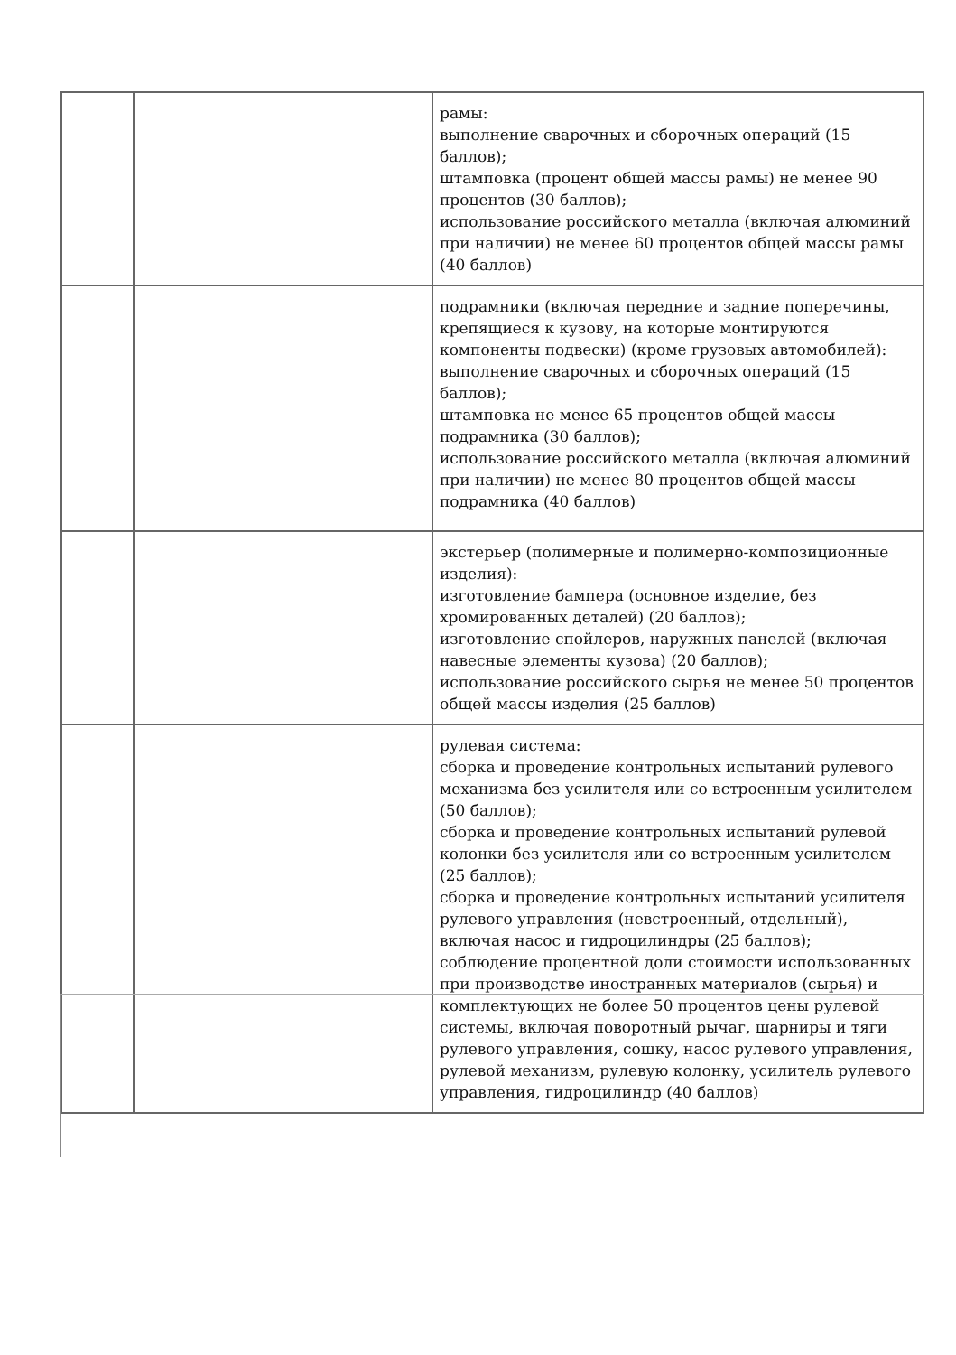| | | рамы: выполнение сварочных и сборочных операций (15 баллов); штамповка (процент общей массы рамы) не менее 90 процентов (30 баллов); использование российского металла (включая алюминий при наличии) не менее 60 процентов общей массы рамы (40 баллов) |
| | | подрамники (включая передние и задние поперечины, крепящиеся к кузову, на которые монтируются компоненты подвески) (кроме грузовых автомобилей): выполнение сварочных и сборочных операций (15 баллов); штамповка не менее 65 процентов общей массы подрамника (30 баллов); использование российского металла (включая алюминий при наличии) не менее 80 процентов общей массы подрамника (40 баллов) |
| | | экстерьер (полимерные и полимерно-композиционные изделия): изготовление бампера (основное изделие, без хромированных деталей) (20 баллов); изготовление спойлеров, наружных панелей (включая навесные элементы кузова) (20 баллов); использование российского сырья не менее 50 процентов общей массы изделия (25 баллов) |
| | | рулевая система: сборка и проведение контрольных испытаний рулевого механизма без усилителя или со встроенным усилителем (50 баллов); сборка и проведение контрольных испытаний рулевой колонки без усилителя или со встроенным усилителем (25 баллов); сборка и проведение контрольных испытаний усилителя рулевого управления (невстроенный, отдельный), включая насос и гидроцилиндры (25 баллов); соблюдение процентной доли стоимости использованных при производстве иностранных материалов (сырья) и комплектующих не более 50 процентов цены рулевой системы, включая поворотный рычаг, шарниры и тяги рулевого управления, сошку, насос рулевого управления, рулевой механизм, рулевую колонку, усилитель рулевого управления, гидроцилиндр (40 баллов) |